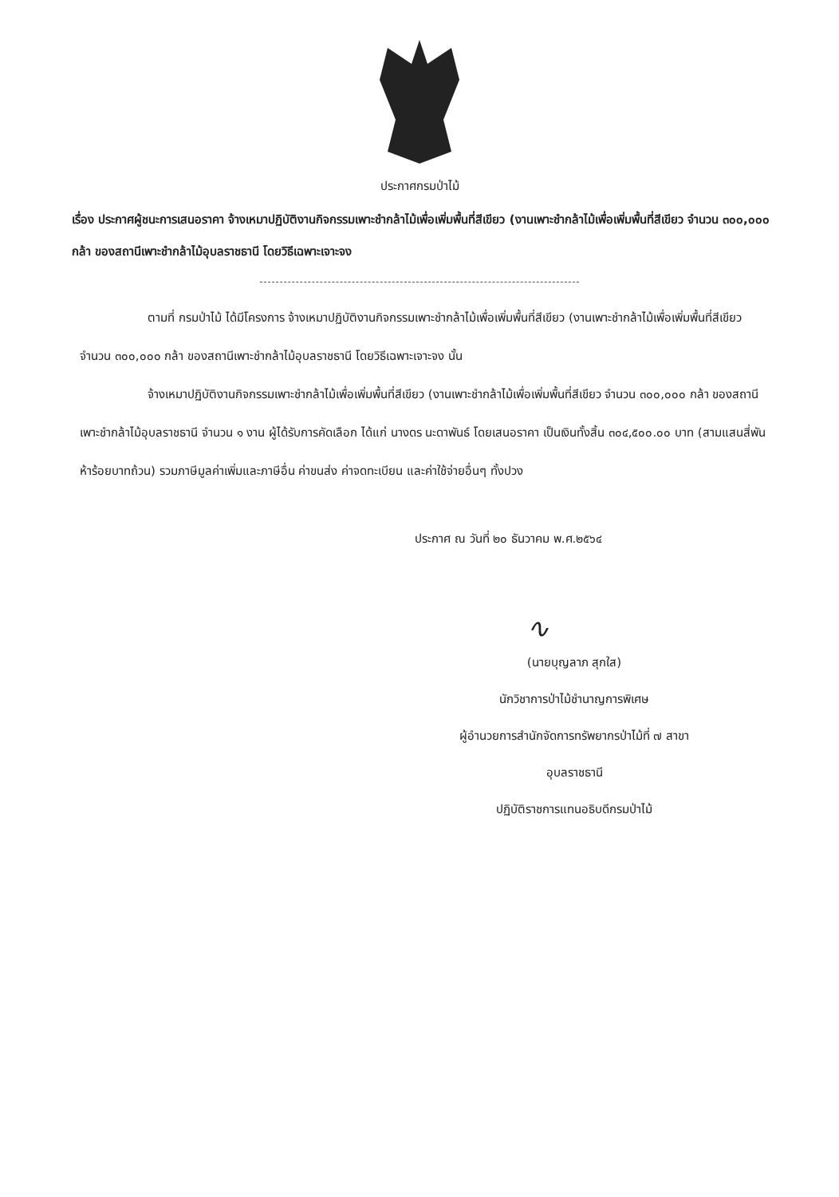ประกาศกรมป่าไม้
เรื่อง ประกาศผู้ชนะการเสนอราคา จ้างเหมาปฏิบัติงานกิจกรรมเพาะชำกล้าไม้เพื่อเพิ่มพื้นที่สีเขียว (งานเพาะชำกล้าไม้เพื่อเพิ่มพื้นที่สีเขียว จำนวน ๓๐๐,๐๐๐ กล้า ของสถานีเพาะชำกล้าไม้อุบลราชธานี โดยวิธีเฉพาะเจาะจง
ตามที่ กรมป่าไม้ ได้มีโครงการ จ้างเหมาปฏิบัติงานกิจกรรมเพาะชำกล้าไม้เพื่อเพิ่มพื้นที่สีเขียว (งานเพาะชำกล้าไม้เพื่อเพิ่มพื้นที่สีเขียว จำนวน ๓๐๐,๐๐๐ กล้า ของสถานีเพาะชำกล้าไม้อุบลราชธานี โดยวิธีเฉพาะเจาะจง นั้น
จ้างเหมาปฏิบัติงานกิจกรรมเพาะชำกล้าไม้เพื่อเพิ่มพื้นที่สีเขียว (งานเพาะชำกล้าไม้เพื่อเพิ่มพื้นที่สีเขียว จำนวน ๓๐๐,๐๐๐ กล้า ของสถานีเพาะชำกล้าไม้อุบลราชธานี จำนวน ๑ งาน ผู้ได้รับการคัดเลือก ได้แก่ นางดร นะดาพันธ์ โดยเสนอราคา เป็นเงินทั้งสิ้น ๓๐๔,๕๐๐.๐๐ บาท (สามแสนสี่พันห้าร้อยบาทถ้วน) รวมภาษีมูลค่าเพิ่มและภาษีอื่น ค่าขนส่ง ค่าจดทะเบียน และค่าใช้จ่ายอื่นๆ ทั้งปวง
ประกาศ ณ วันที่ ๒๐ ธันวาคม พ.ศ.๒๕๖๔
∿
(นายบุญลาภ สุกใส)
นักวิชาการป่าไม้ชำนาญการพิเศษ
ผู้อำนวยการสำนักจัดการทรัพยากรป่าไม้ที่ ๗ สาขา
อุบลราชธานี
ปฏิบัติราชการแทนอธิบดีกรมป่าไม้